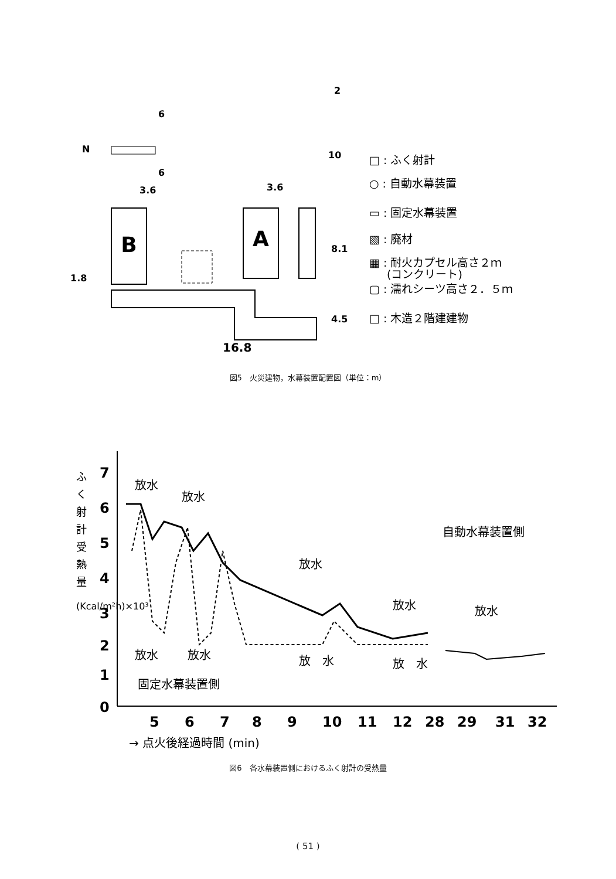B
A
3.6
3.6
16.8
6
6
10
2
8.1
4.5
1.8
N
□ : ふく射計
○ : 自動水幕装置
▭ : 固定水幕装置
▧ : 廃材
▦ : 耐火カプセル高さ２ｍ
(コンクリート)
▢ : 濡れシーツ高さ２．５ｍ
□ : 木造２階建建物
図5　火災建物，水幕装置配置図（単位：m）
7
6
5
4
3
2
1
0
5
6
7
8
9
10
11
12
28
29
31
32
ふ
く
射
計
受
熱
量
(Kcal/m²h)×10³
放水
放水
放水
放水
放水
放水
放水
放　水
放　水
自動水幕装置側
固定水幕装置側
→ 点火後経過時間 (min)
図6　各水幕装置側におけるふく射計の受熱量
( 51 )